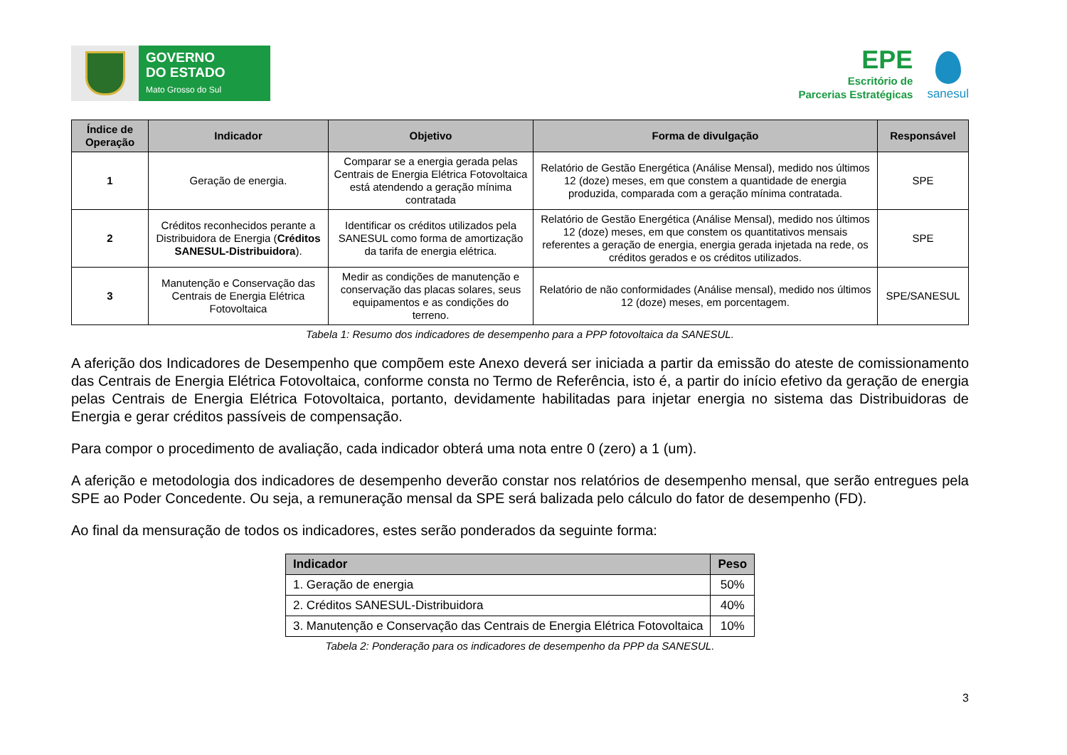GOVERNO
DO ESTADO
Mato Grosso do Sul
EPE
Escritório de
Parcerias Estratégicas
sanesul
| Índice de Operação | Indicador | Objetivo | Forma de divulgação | Responsável |
| --- | --- | --- | --- | --- |
| 1 | Geração de energia. | Comparar se a energia gerada pelas Centrais de Energia Elétrica Fotovoltaica está atendendo a geração mínima contratada | Relatório de Gestão Energética (Análise Mensal), medido nos últimos 12 (doze) meses, em que constem a quantidade de energia produzida, comparada com a geração mínima contratada. | SPE |
| 2 | Créditos reconhecidos perante a Distribuidora de Energia ( Créditos SANESUL-Distribuidora ). | Identificar os créditos utilizados pela SANESUL como forma de amortização da tarifa de energia elétrica. | Relatório de Gestão Energética (Análise Mensal), medido nos últimos 12 (doze) meses, em que constem os quantitativos mensais referentes a geração de energia, energia gerada injetada na rede, os créditos gerados e os créditos utilizados. | SPE |
| 3 | Manutenção e Conservação das Centrais de Energia Elétrica Fotovoltaica | Medir as condições de manutenção e conservação das placas solares, seus equipamentos e as condições do terreno. | Relatório de não conformidades (Análise mensal), medido nos últimos 12 (doze) meses, em porcentagem. | SPE/SANESUL |
Tabela 1: Resumo dos indicadores de desempenho para a PPP fotovoltaica da SANESUL.
A aferição dos Indicadores de Desempenho que compõem este Anexo deverá ser iniciada a partir da emissão do ateste de comissionamento das Centrais de Energia Elétrica Fotovoltaica, conforme consta no Termo de Referência, isto é, a partir do início efetivo da geração de energia pelas Centrais de Energia Elétrica Fotovoltaica, portanto, devidamente habilitadas para injetar energia no sistema das Distribuidoras de Energia e gerar créditos passíveis de compensação.
Para compor o procedimento de avaliação, cada indicador obterá uma nota entre 0 (zero) a 1 (um).
A aferição e metodologia dos indicadores de desempenho deverão constar nos relatórios de desempenho mensal, que serão entregues pela SPE ao Poder Concedente. Ou seja, a remuneração mensal da SPE será balizada pelo cálculo do fator de desempenho (FD).
Ao final da mensuração de todos os indicadores, estes serão ponderados da seguinte forma:
| Indicador | Peso |
| --- | --- |
| 1. Geração de energia | 50% |
| 2. Créditos SANESUL-Distribuidora | 40% |
| 3. Manutenção e Conservação das Centrais de Energia Elétrica Fotovoltaica | 10% |
Tabela 2: Ponderação para os indicadores de desempenho da PPP da SANESUL.
3